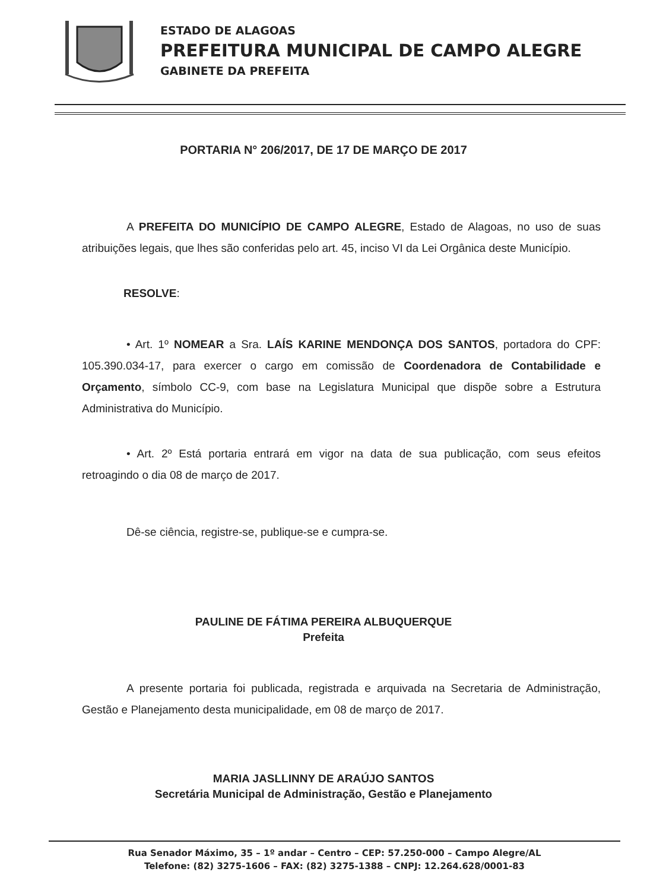ESTADO DE ALAGOAS
PREFEITURA MUNICIPAL DE CAMPO ALEGRE
GABINETE DA PREFEITA
PORTARIA N° 206/2017, DE 17 DE MARÇO DE 2017
A PREFEITA DO MUNICÍPIO DE CAMPO ALEGRE, Estado de Alagoas, no uso de suas atribuições legais, que lhes são conferidas pelo art. 45, inciso VI da Lei Orgânica deste Município.
RESOLVE:
• Art. 1º NOMEAR a Sra. LAÍS KARINE MENDONÇA DOS SANTOS, portadora do CPF: 105.390.034-17, para exercer o cargo em comissão de Coordenadora de Contabilidade e Orçamento, símbolo CC-9, com base na Legislatura Municipal que dispõe sobre a Estrutura Administrativa do Município.
• Art. 2º Está portaria entrará em vigor na data de sua publicação, com seus efeitos retroagindo o dia 08 de março de 2017.
Dê-se ciência, registre-se, publique-se e cumpra-se.
PAULINE DE FÁTIMA PEREIRA ALBUQUERQUE
Prefeita
A presente portaria foi publicada, registrada e arquivada na Secretaria de Administração, Gestão e Planejamento desta municipalidade, em 08 de março de 2017.
MARIA JASLLINNY DE ARAÚJO SANTOS
Secretária Municipal de Administração, Gestão e Planejamento
Rua Senador Máximo, 35 – 1º andar – Centro – CEP: 57.250-000 – Campo Alegre/AL
Telefone: (82) 3275-1606 – FAX: (82) 3275-1388 – CNPJ: 12.264.628/0001-83